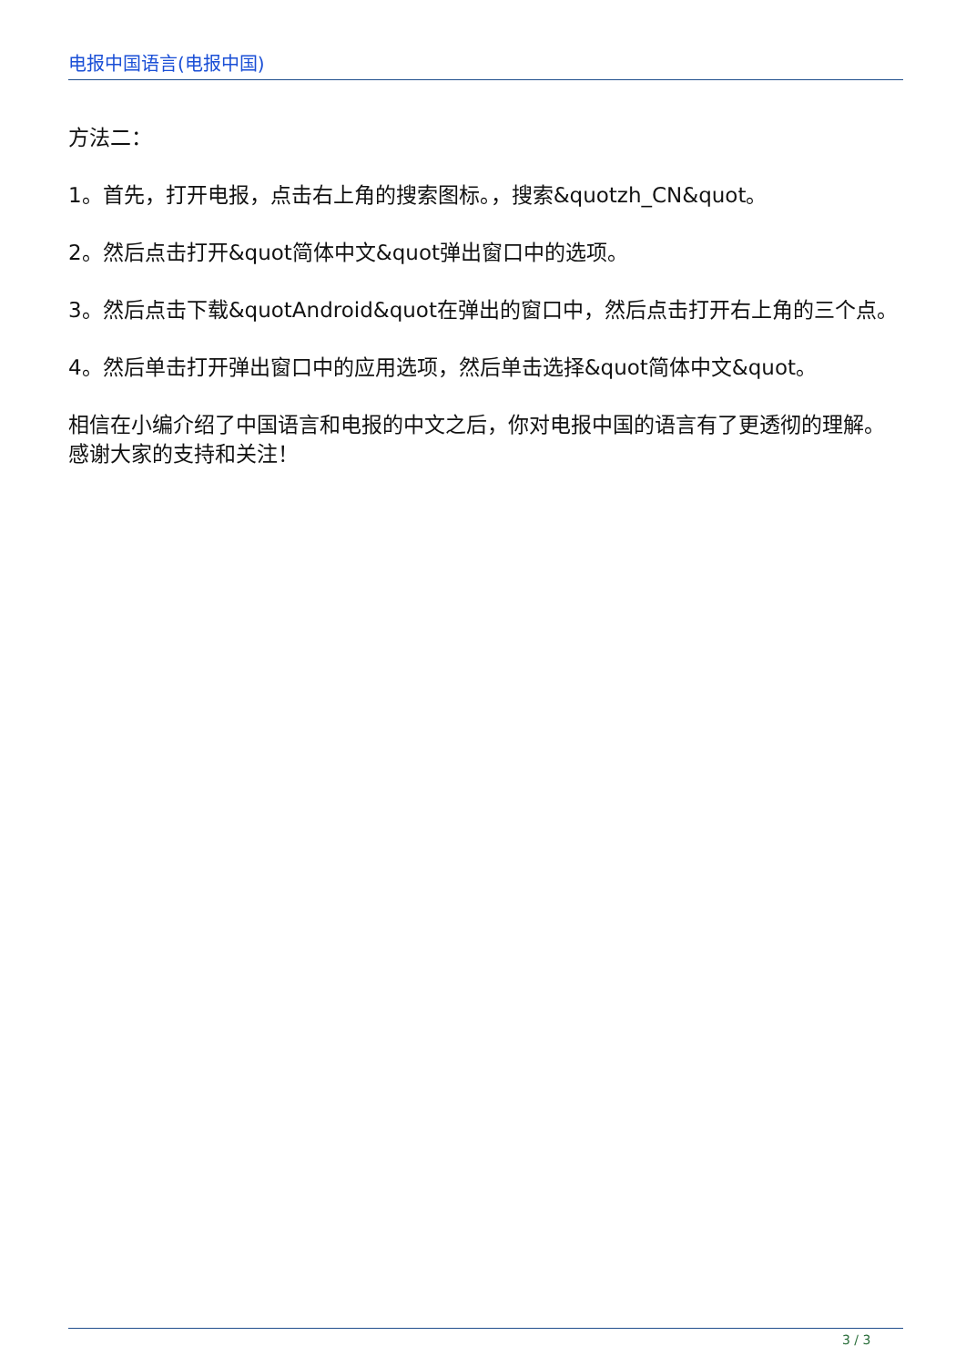电报中国语言(电报中国)
方法二：
1。首先，打开电报，点击右上角的搜索图标。，搜索&quotzh_CN&quot。
2。然后点击打开&quot简体中文&quot弹出窗口中的选项。
3。然后点击下载&quotAndroid&quot在弹出的窗口中，然后点击打开右上角的三个点。
4。然后单击打开弹出窗口中的应用选项，然后单击选择&quot简体中文&quot。
相信在小编介绍了中国语言和电报的中文之后，你对电报中国的语言有了更透彻的理解。感谢大家的支持和关注！
3 / 3